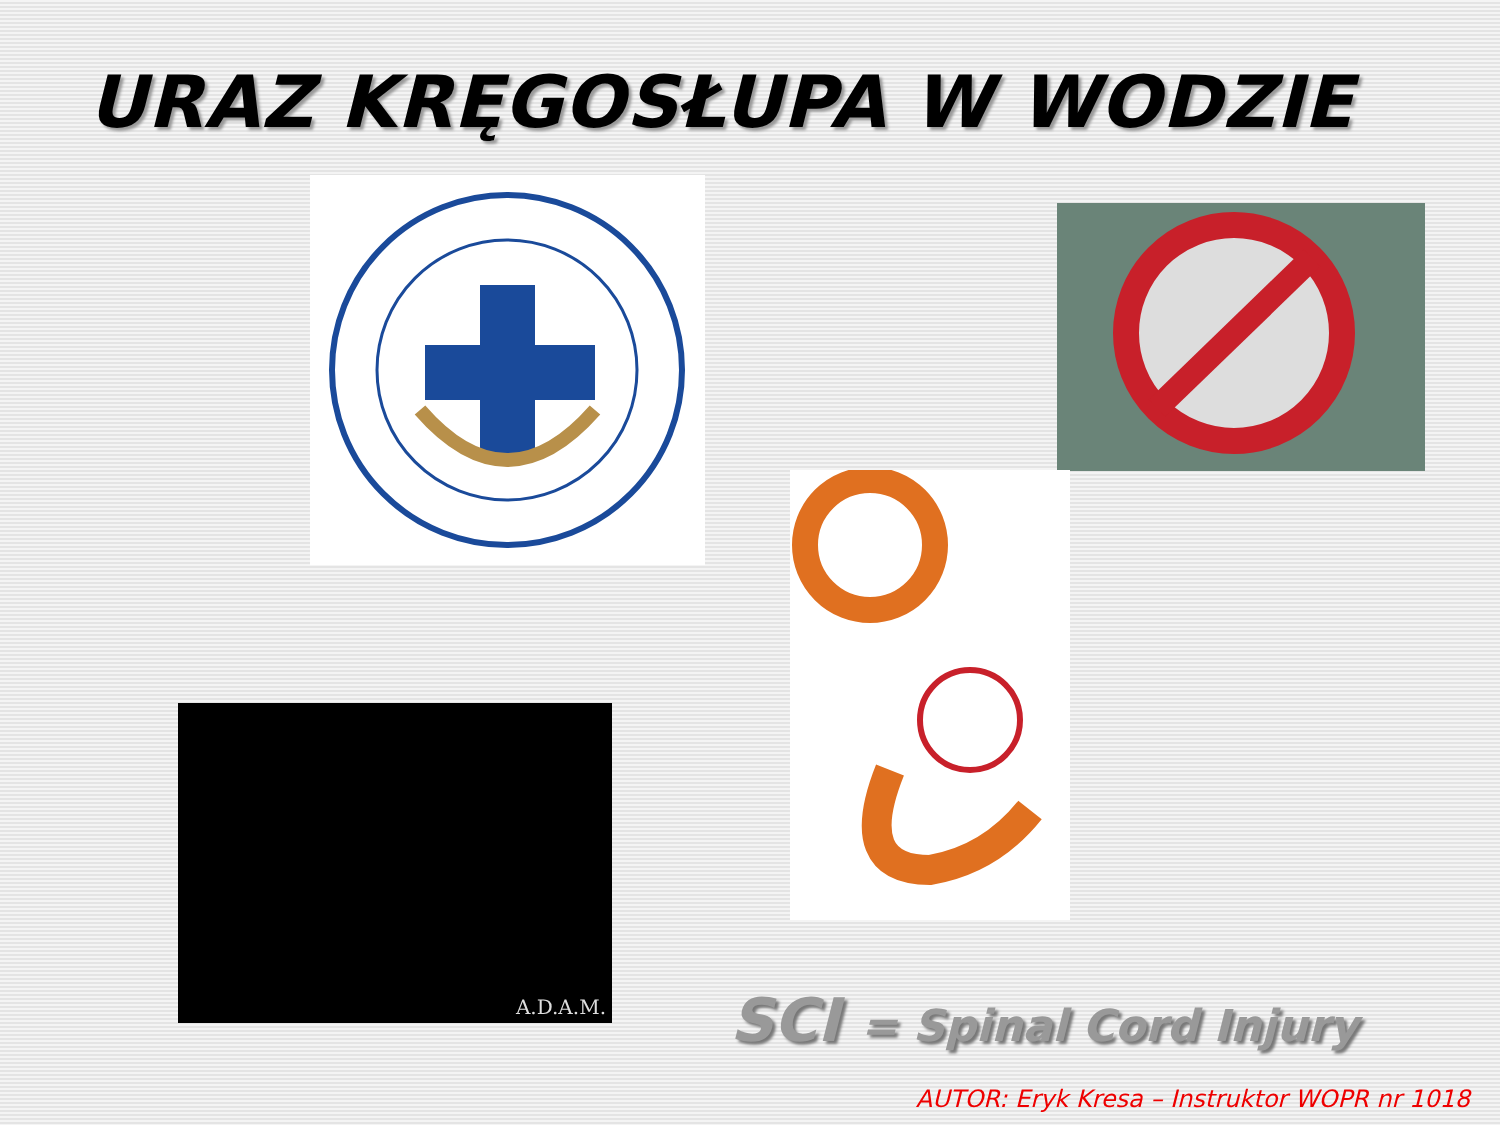URAZ KRĘGOSŁUPA W WODZIE
A.D.A.M.
SCI = Spinal Cord Injury
AUTOR: Eryk Kresa – Instruktor WOPR nr 1018